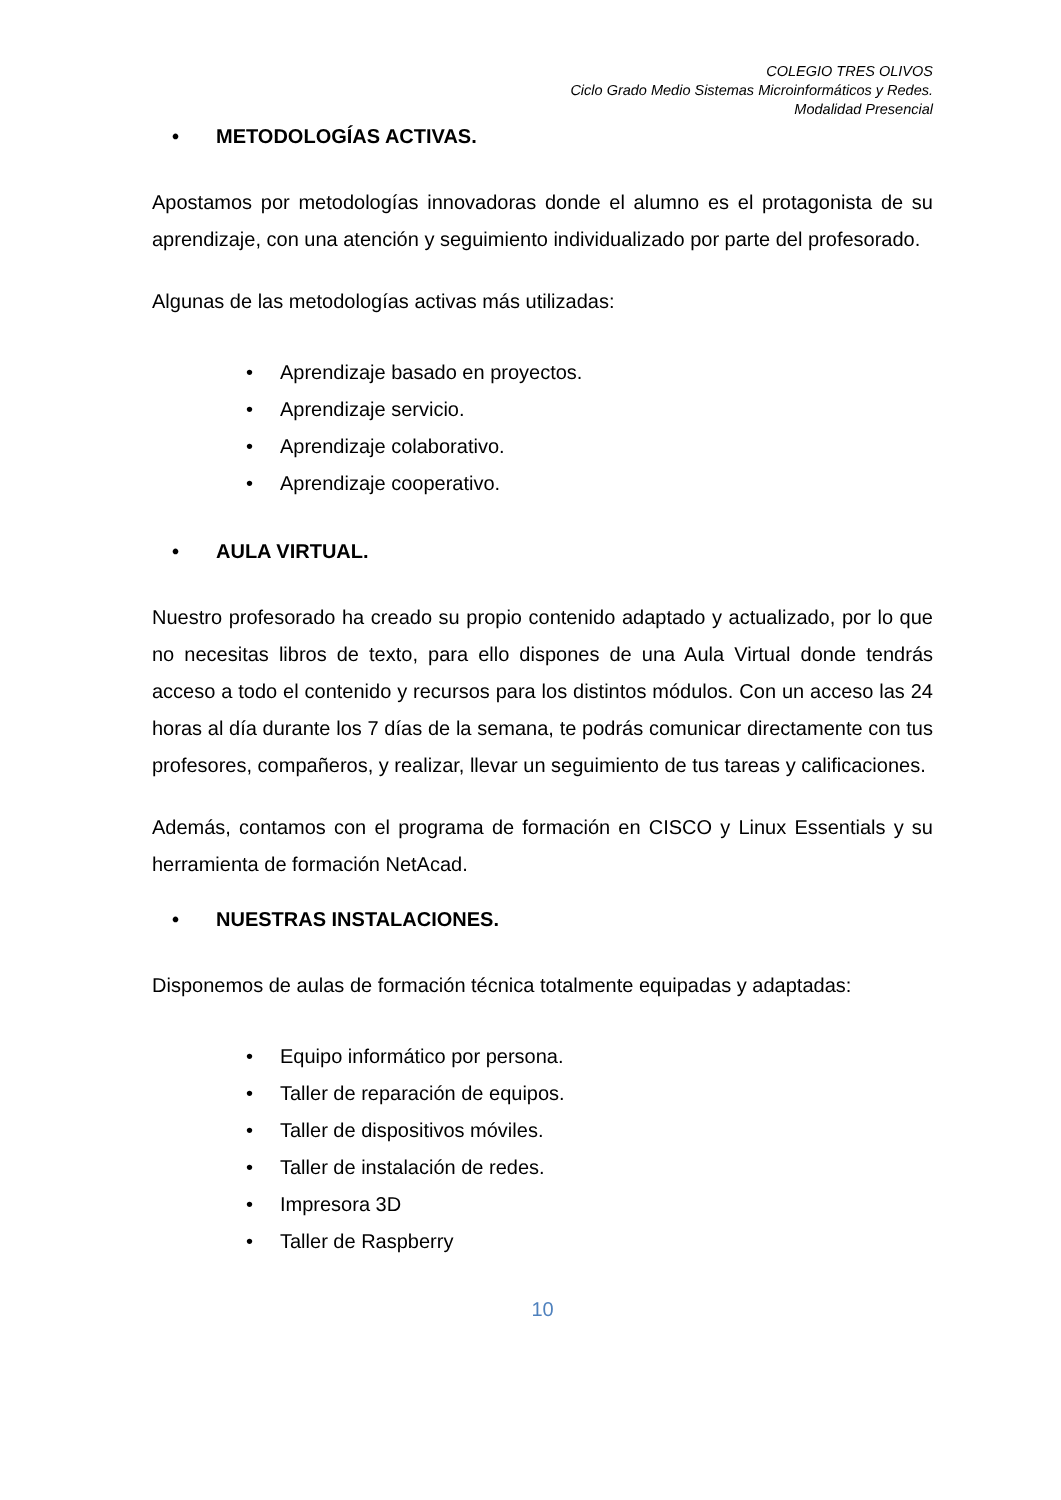COLEGIO TRES OLIVOS
Ciclo Grado Medio Sistemas Microinformáticos y Redes.
Modalidad Presencial
• METODOLOGÍAS ACTIVAS.
Apostamos por metodologías innovadoras donde el alumno es el protagonista de su aprendizaje, con una atención y seguimiento individualizado por parte del profesorado.
Algunas de las metodologías activas más utilizadas:
• Aprendizaje basado en proyectos.
• Aprendizaje servicio.
• Aprendizaje colaborativo.
• Aprendizaje cooperativo.
• AULA VIRTUAL.
Nuestro profesorado ha creado su propio contenido adaptado y actualizado, por lo que no necesitas libros de texto, para ello dispones de una Aula Virtual donde tendrás acceso a todo el contenido y recursos para los distintos módulos. Con un acceso las 24 horas al día durante los 7 días de la semana, te podrás comunicar directamente con tus profesores, compañeros, y realizar, llevar un seguimiento de tus tareas y calificaciones.
Además, contamos con el programa de formación en CISCO y Linux Essentials y su herramienta de formación NetAcad.
• NUESTRAS INSTALACIONES.
Disponemos de aulas de formación técnica totalmente equipadas y adaptadas:
• Equipo informático por persona.
• Taller de reparación de equipos.
• Taller de dispositivos móviles.
• Taller de instalación de redes.
• Impresora 3D
• Taller de Raspberry
10